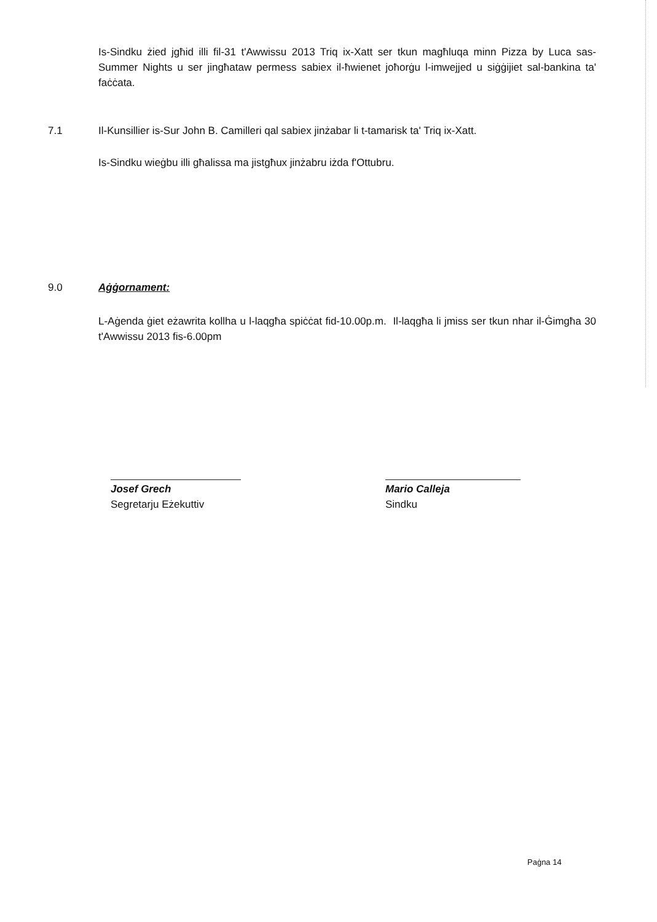Is-Sindku żied jgħid illi fil-31 t'Awwissu 2013 Triq ix-Xatt ser tkun magħluqa minn Pizza by Luca sas-Summer Nights u ser jingħataw permess sabiex il-ħwienet joħorġu l-imwejjed u siġġijiet sal-bankina ta' faċċata.
7.1 Il-Kunsillier is-Sur John B. Camilleri qal sabiex jinżabar li t-tamarisk ta' Triq ix-Xatt.
Is-Sindku wieġbu illi għalissa ma jistgħux jinżabru iżda f'Ottubru.
9.0 Aġġornament:
L-Aġenda ġiet eżawrita kollha u l-laqgħa spiċċat fid-10.00p.m. Il-laqgħa li jmiss ser tkun nhar il-Ġimgħa 30 t'Awwissu 2013 fis-6.00pm
Josef Grech
Segretarju Eżekuttiv
Mario Calleja
Sindku
Paġna 14